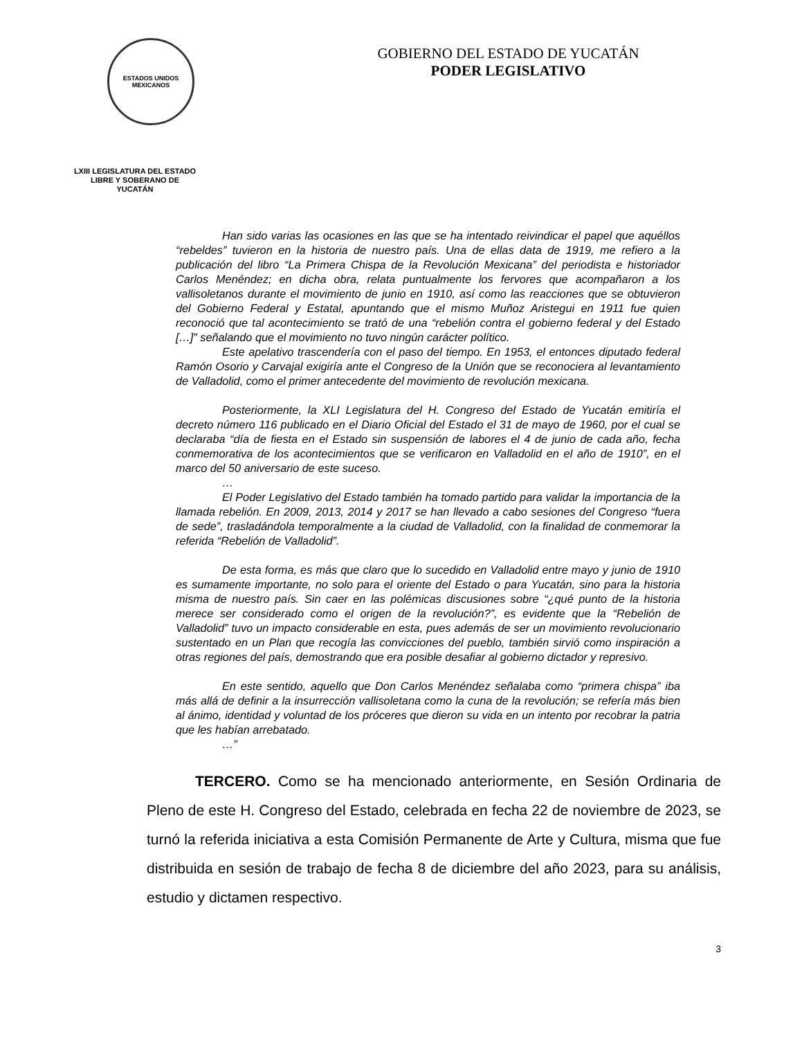ESTADOS UNIDOS MEXICANOS
LXIII LEGISLATURA DEL ESTADO
LIBRE Y SOBERANO DE
YUCATÁN
GOBIERNO DEL ESTADO DE YUCATÁN
PODER LEGISLATIVO
Han sido varias las ocasiones en las que se ha intentado reivindicar el papel que aquéllos “rebeldes” tuvieron en la historia de nuestro país. Una de ellas data de 1919, me refiero a la publicación del libro “La Primera Chispa de la Revolución Mexicana” del periodista e historiador Carlos Menéndez; en dicha obra, relata puntualmente los fervores que acompañaron a los vallisoletanos durante el movimiento de junio en 1910, así como las reacciones que se obtuvieron del Gobierno Federal y Estatal, apuntando que el mismo Muñoz Aristegui en 1911 fue quien reconoció que tal acontecimiento se trató de una “rebelión contra el gobierno federal y del Estado […]” señalando que el movimiento no tuvo ningún carácter político.
Este apelativo trascendería con el paso del tiempo. En 1953, el entonces diputado federal Ramón Osorio y Carvajal exigiría ante el Congreso de la Unión que se reconociera al levantamiento de Valladolid, como el primer antecedente del movimiento de revolución mexicana.
Posteriormente, la XLI Legislatura del H. Congreso del Estado de Yucatán emitiría el decreto número 116 publicado en el Diario Oficial del Estado el 31 de mayo de 1960, por el cual se declaraba “día de fiesta en el Estado sin suspensión de labores el 4 de junio de cada año, fecha conmemorativa de los acontecimientos que se verificaron en Valladolid en el año de 1910”, en el marco del 50 aniversario de este suceso.
…
El Poder Legislativo del Estado también ha tomado partido para validar la importancia de la llamada rebelión. En 2009, 2013, 2014 y 2017 se han llevado a cabo sesiones del Congreso “fuera de sede”, trasladándola temporalmente a la ciudad de Valladolid, con la finalidad de conmemorar la referida “Rebelión de Valladolid”.
De esta forma, es más que claro que lo sucedido en Valladolid entre mayo y junio de 1910 es sumamente importante, no solo para el oriente del Estado o para Yucatán, sino para la historia misma de nuestro país. Sin caer en las polémicas discusiones sobre “¿qué punto de la historia merece ser considerado como el origen de la revolución?”, es evidente que la “Rebelión de Valladolid” tuvo un impacto considerable en esta, pues además de ser un movimiento revolucionario sustentado en un Plan que recogía las convicciones del pueblo, también sirvió como inspiración a otras regiones del país, demostrando que era posible desafiar al gobierno dictador y represivo.
En este sentido, aquello que Don Carlos Menéndez señalaba como “primera chispa” iba más allá de definir a la insurrección vallisoletana como la cuna de la revolución; se refería más bien al ánimo, identidad y voluntad de los próceres que dieron su vida en un intento por recobrar la patria que les habían arrebatado.
…”
TERCERO. Como se ha mencionado anteriormente, en Sesión Ordinaria de Pleno de este H. Congreso del Estado, celebrada en fecha 22 de noviembre de 2023, se turnó la referida iniciativa a esta Comisión Permanente de Arte y Cultura, misma que fue distribuida en sesión de trabajo de fecha 8 de diciembre del año 2023, para su análisis, estudio y dictamen respectivo.
3